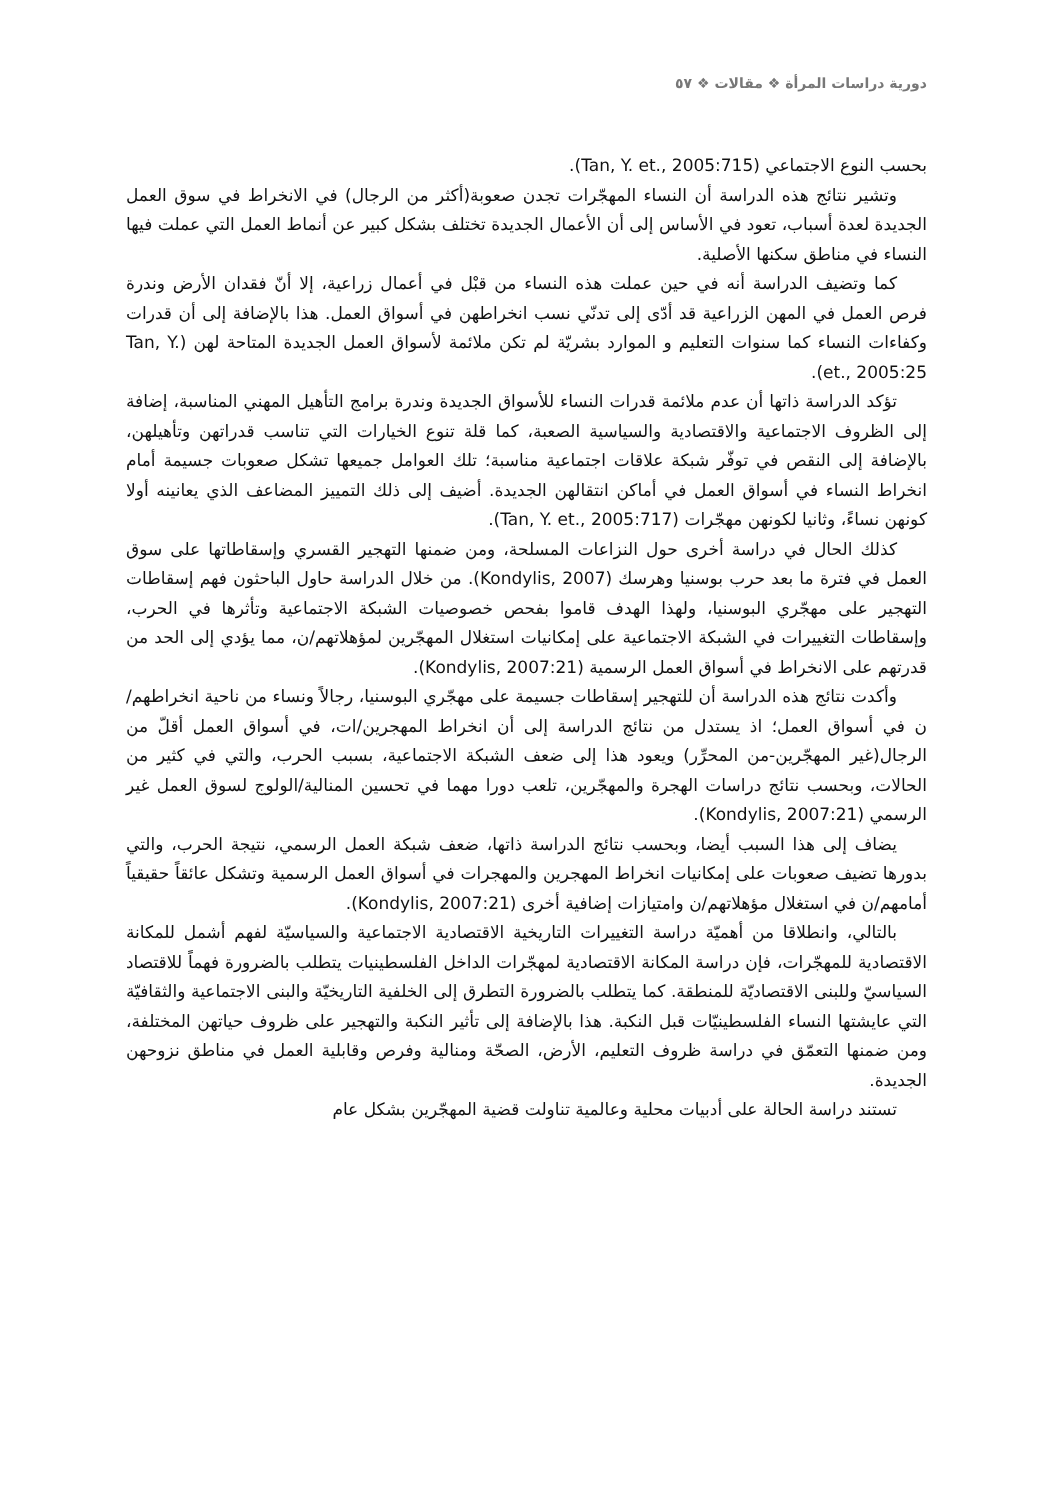دورية دراسات المرأة ❖ مقالات ❖ ٥٧
بحسب النوع الاجتماعي (Tan, Y. et., 2005:715).
وتشير نتائج هذه الدراسة أن النساء المهجّرات تجدن صعوبة(أكثر من الرجال) في الانخراط في سوق العمل الجديدة لعدة أسباب، تعود في الأساس إلى أن الأعمال الجديدة تختلف بشكل كبير عن أنماط العمل التي عملت فيها النساء في مناطق سكنها الأصلية.
كما وتضيف الدراسة أنه في حين عملت هذه النساء من قبْل في أعمال زراعية، إلا أنّ فقدان الأرض وندرة فرص العمل في المهن الزراعية قد أدّى إلى تدنّي نسب انخراطهن في أسواق العمل. هذا بالإضافة إلى أن قدرات وكفاءات النساء كما سنوات التعليم و الموارد بشريّة لم تكن ملائمة لأسواق العمل الجديدة المتاحة لهن (Tan, Y. et., 2005:25).
تؤكد الدراسة ذاتها أن عدم ملائمة قدرات النساء للأسواق الجديدة وندرة برامج التأهيل المهني المناسبة، إضافة إلى الظروف الاجتماعية والاقتصادية والسياسية الصعبة، كما قلة تنوع الخيارات التي تناسب قدراتهن وتأهيلهن، بالإضافة إلى النقص في توفّر شبكة علاقات اجتماعية مناسبة؛ تلك العوامل جميعها تشكل صعوبات جسيمة أمام انخراط النساء في أسواق العمل في أماكن انتقالهن الجديدة. أضيف إلى ذلك التمييز المضاعف الذي يعانينه أولا كونهن نساءً، وثانيا لكونهن مهجّرات (Tan, Y. et., 2005:717).
كذلك الحال في دراسة أخرى حول النزاعات المسلحة، ومن ضمنها التهجير القسري وإسقاطاتها على سوق العمل في فترة ما بعد حرب بوسنيا وهرسك (Kondylis, 2007). من خلال الدراسة حاول الباحثون فهم إسقاطات التهجير على مهجّري البوسنيا، ولهذا الهدف قاموا بفحص خصوصيات الشبكة الاجتماعية وتأثرها في الحرب، وإسقاطات التغييرات في الشبكة الاجتماعية على إمكانيات استغلال المهجّرين لمؤهلاتهم/ن، مما يؤدي إلى الحد من قدرتهم على الانخراط في أسواق العمل الرسمية (Kondylis, 2007:21).
وأكدت نتائج هذه الدراسة أن للتهجير إسقاطات جسيمة على مهجّري البوسنيا، رجالاً ونساء من ناحية انخراطهم/ن في أسواق العمل؛ اذ يستدل من نتائج الدراسة إلى أن انخراط المهجرين/ات، في أسواق العمل أقلّ من الرجال(غير المهجّرين-من المحرِّر) ويعود هذا إلى ضعف الشبكة الاجتماعية، بسبب الحرب، والتي في كثير من الحالات، وبحسب نتائج دراسات الهجرة والمهجّرين، تلعب دورا مهما في تحسين المنالية/الولوج لسوق العمل غير الرسمي (Kondylis, 2007:21).
يضاف إلى هذا السبب أيضا، وبحسب نتائج الدراسة ذاتها، ضعف شبكة العمل الرسمي، نتيجة الحرب، والتي بدورها تضيف صعوبات على إمكانيات انخراط المهجرين والمهجرات في أسواق العمل الرسمية وتشكل عائقاً حقيقياً أمامهم/ن في استغلال مؤهلاتهم/ن وامتيازات إضافية أخرى (Kondylis, 2007:21).
بالتالي، وانطلاقا من أهميّة دراسة التغييرات التاريخية الاقتصادية الاجتماعية والسياسيّة لفهم أشمل للمكانة الاقتصادية للمهجّرات، فإن دراسة المكانة الاقتصادية لمهجّرات الداخل الفلسطينيات يتطلب بالضرورة فهماً للاقتصاد السياسيّ وللبنى الاقتصاديّة للمنطقة. كما يتطلب بالضرورة التطرق إلى الخلفية التاريخيّة والبنى الاجتماعية والثقافيّة التي عايشتها النساء الفلسطينيّات قبل النكبة. هذا بالإضافة إلى تأثير النكبة والتهجير على ظروف حياتهن المختلفة، ومن ضمنها التعمّق في دراسة ظروف التعليم، الأرض، الصحّة ومنالية وفرص وقابلية العمل في مناطق نزوحهن الجديدة.
تستند دراسة الحالة على أدبيات محلية وعالمية تناولت قضية المهجّرين بشكل عام